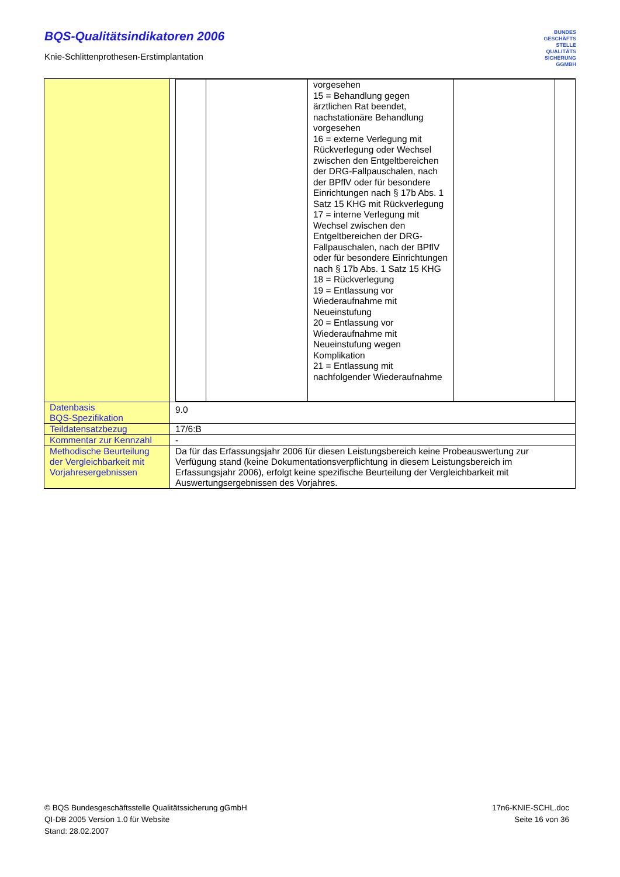BQS-Qualitätsindikatoren 2006
Knie-Schlittenprothesen-Erstimplantation
BUNDES
GESCHÄFTS
STELLE
QUALITÄTS
SICHERUNG
GGMBH
| | / / / vorgesehen 15 = Behandlung gegen ärztlichen Rat beendet, nachstationäre Behandlung vorgesehen 16 = externe Verlegung mit Rückverlegung oder Wechsel zwischen den Entgeltbereichen der DRG-Fallpauschalen, nach der BPflV oder für besondere Einrichtungen nach § 17b Abs. 1 Satz 15 KHG mit Rückverlegung 17 = interne Verlegung mit Wechsel zwischen den Entgeltbereichen der DRG-Fallpauschalen, nach der BPflV oder für besondere Einrichtungen nach § 17b Abs. 1 Satz 15 KHG 18 = Rückverlegung 19 = Entlassung vor Wiederaufnahme mit Neueinstufung 20 = Entlassung vor Wiederaufnahme mit Neueinstufung wegen Komplikation 21 = Entlassung mit nachfolgender Wiederaufnahme / / / |
| Datenbasis BQS-Spezifikation | 9.0 |
| Teildatensatzbezug | 17/6:B |
| Kommentar zur Kennzahl | - |
| Methodische Beurteilung der Vergleichbarkeit mit Vorjahresergebnissen | Da für das Erfassungsjahr 2006 für diesen Leistungsbereich keine Probeauswertung zur Verfügung stand (keine Dokumentationsverpflichtung in diesem Leistungsbereich im Erfassungsjahr 2006), erfolgt keine spezifische Beurteilung der Vergleichbarkeit mit Auswertungsergebnissen des Vorjahres. |
© BQS Bundesgeschäftsstelle Qualitätssicherung gGmbH
QI-DB 2005 Version 1.0 für Website
Stand: 28.02.2007
17n6-KNIE-SCHL.doc
Seite 16 von 36